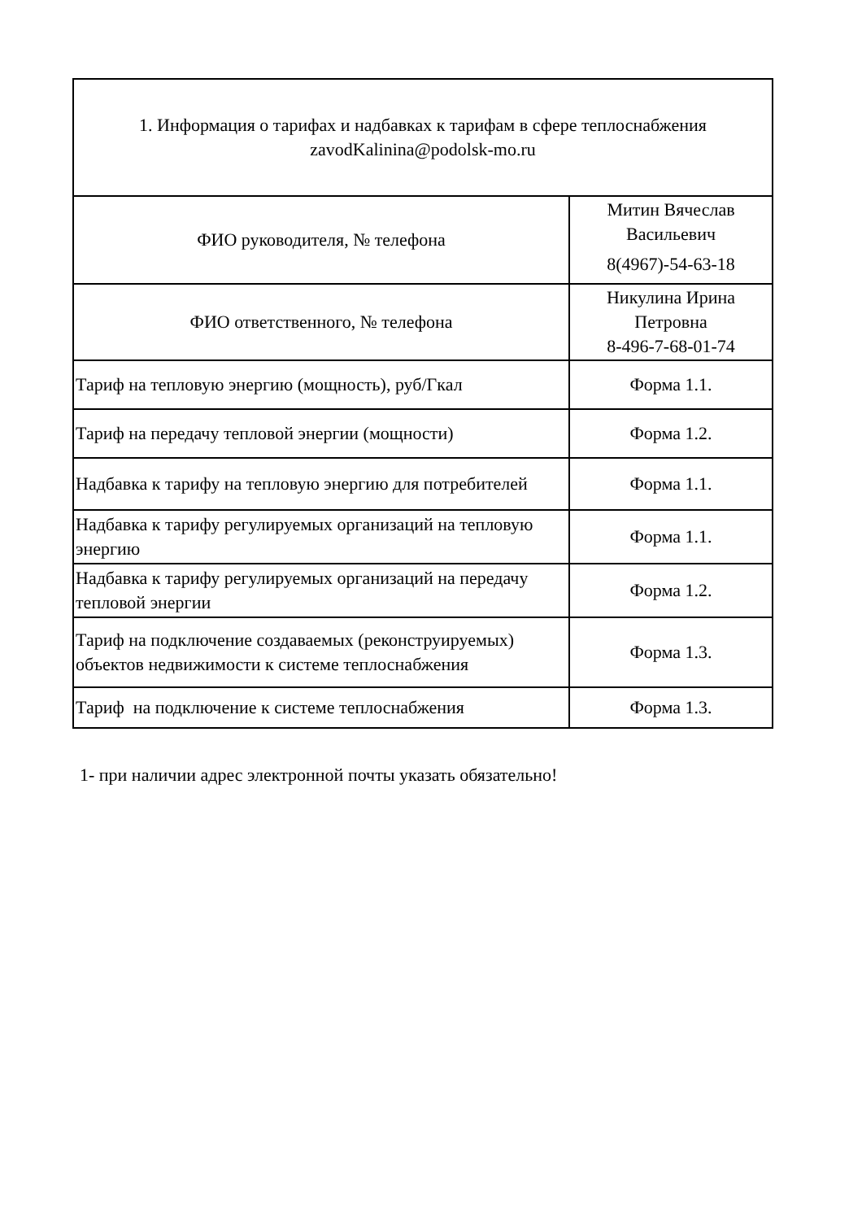| 1. Информация о тарифах и надбавках к тарифам в сфере теплоснабжения zavodKalinina@podolsk-mo.ru | |
| ФИО руководителя, № телефона | Митин Вячеслав Васильевич 8(4967)-54-63-18 |
| ФИО ответственного, № телефона | Никулина Ирина Петровна 8-496-7-68-01-74 |
| Тариф на тепловую энергию (мощность), руб/Гкал | Форма 1.1. |
| Тариф на передачу тепловой энергии (мощности) | Форма 1.2. |
| Надбавка к тарифу на тепловую энергию для потребителей | Форма 1.1. |
| Надбавка к тарифу регулируемых организаций на тепловую энергию | Форма 1.1. |
| Надбавка к тарифу регулируемых организаций на передачу тепловой энергии | Форма 1.2. |
| Тариф на подключение создаваемых (реконструируемых) объектов недвижимости к системе теплоснабжения | Форма 1.3. |
| Тариф на подключение к системе теплоснабжения | Форма 1.3. |
1- при наличии адрес электронной почты указать обязательно!